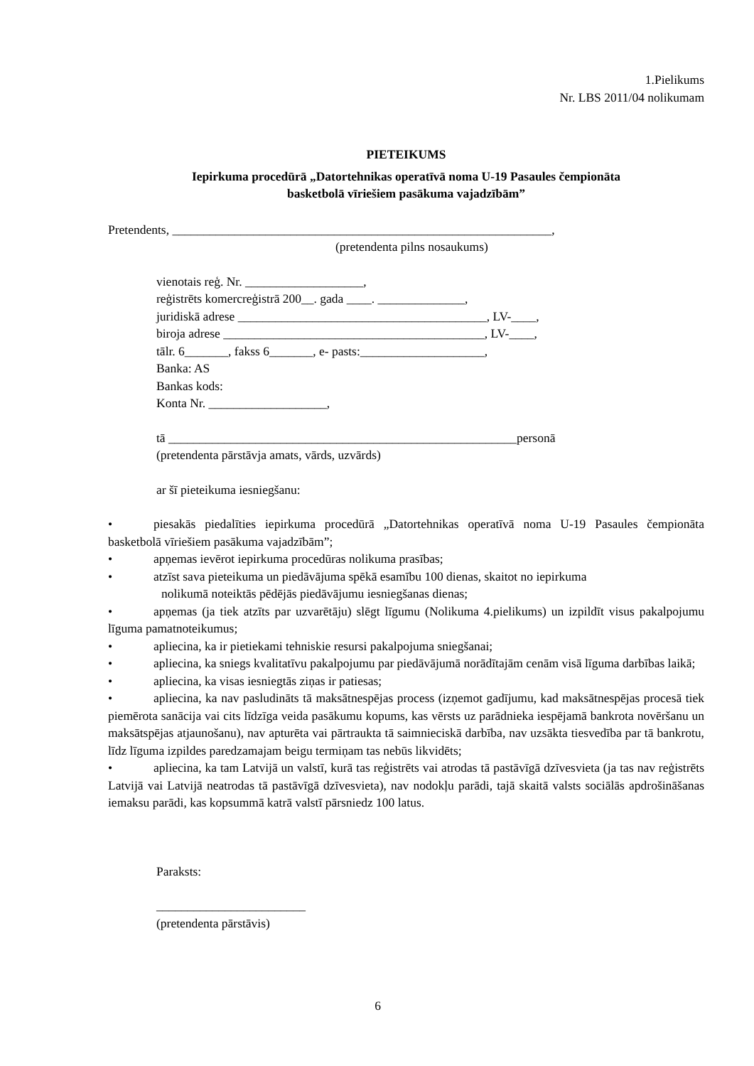1.Pielikums
Nr. LBS 2011/04 nolikumam
PIETEIKUMS
Iepirkuma procedūrā „Datortehnikas operatīvā noma U-19 Pasaules čempionāta
basketbolā vīriešiem pasākuma vajadzībām”
Pretendents, _____________________________________________________________,
(pretendenta pilns nosaukums)
vienotais reģ. Nr. ___________________,
reģistrēts komercreģistrā 200__. gada ____. ______________,
juridiskā adrese ________________________________________, LV-____,
biroja adrese __________________________________________, LV-____,
tālr. 6_______, fakss 6_______, e- pasts:____________________,
Banka: AS
Bankas kods:
Konta Nr. ___________________,
tā ________________________________________________________personā
(pretendenta pārstāvja amats, vārds, uzvārds)
ar šī pieteikuma iesniegšanu:
• piesakās piedalīties iepirkuma procedūrā „Datortehnikas operatīvā noma U-19 Pasaules čempionāta basketbolā vīriešiem pasākuma vajadzībām”;
• apņemas ievērot iepirkuma procedūras nolikuma prasības;
• atzīst sava pieteikuma un piedāvājuma spēkā esamību 100 dienas, skaitot no iepirkuma
nolikumā noteiktās pēdējās piedāvājumu iesniegšanas dienas;
• apņemas (ja tiek atzīts par uzvarētāju) slēgt līgumu (Nolikuma 4.pielikums) un izpildīt visus pakalpojumu līguma pamatnoteikumus;
• apliecina, ka ir pietiekami tehniskie resursi pakalpojuma sniegšanai;
• apliecina, ka sniegs kvalitatīvu pakalpojumu par piedāvājumā norādītajām cenām visā līguma darbības laikā;
• apliecina, ka visas iesniegtās ziņas ir patiesas;
• apliecina, ka nav pasludināts tā maksātnespējas process (izņemot gadījumu, kad maksātnespējas procesā tiek piemērota sanācija vai cits līdzīga veida pasākumu kopums, kas vērsts uz parādnieka iespējamā bankrota novēršanu un maksātspējas atjaunošanu), nav apturēta vai pārtraukta tā saimnieciskā darbība, nav uzsākta tiesvedība par tā bankrotu, līdz līguma izpildes paredzamajam beigu termiņam tas nebūs likvidēts;
• apliecina, ka tam Latvijā un valstī, kurā tas reģistrēts vai atrodas tā pastāvīgā dzīvesvieta (ja tas nav reģistrēts Latvijā vai Latvijā neatrodas tā pastāvīgā dzīvesvieta), nav nodokļu parādi, tajā skaitā valsts sociālās apdrošināšanas iemaksu parādi, kas kopsummā katrā valstī pārsniedz 100 latus.
Paraksts:
________________________
(pretendenta pārstāvis)
6